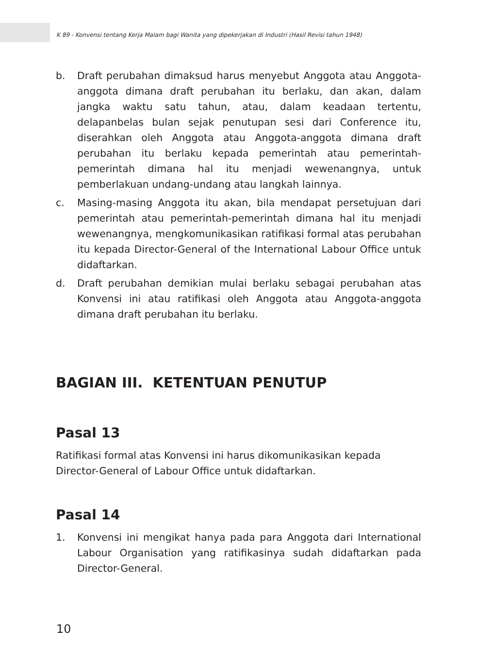K 89 - Konvensi tentang Kerja Malam bagi Wanita yang dipekerjakan di Industri (Hasil Revisi tahun 1948)
b. Draft perubahan dimaksud harus menyebut Anggota atau Anggota-anggota dimana draft perubahan itu berlaku, dan akan, dalam jangka waktu satu tahun, atau, dalam keadaan tertentu, delapanbelas bulan sejak penutupan sesi dari Conference itu, diserahkan oleh Anggota atau Anggota-anggota dimana draft perubahan itu berlaku kepada pemerintah atau pemerintah-pemerintah dimana hal itu menjadi wewenangnya, untuk pemberlakuan undang-undang atau langkah lainnya.
c. Masing-masing Anggota itu akan, bila mendapat persetujuan dari pemerintah atau pemerintah-pemerintah dimana hal itu menjadi wewenangnya, mengkomunikasikan ratifikasi formal atas perubahan itu kepada Director-General of the International Labour Office untuk didaftarkan.
d. Draft perubahan demikian mulai berlaku sebagai perubahan atas Konvensi ini atau ratifikasi oleh Anggota atau Anggota-anggota dimana draft perubahan itu berlaku.
BAGIAN III. KETENTUAN PENUTUP
Pasal 13
Ratifikasi formal atas Konvensi ini harus dikomunikasikan kepada Director-General of Labour Office untuk didaftarkan.
Pasal 14
1. Konvensi ini mengikat hanya pada para Anggota dari International Labour Organisation yang ratifikasinya sudah didaftarkan pada Director-General.
10